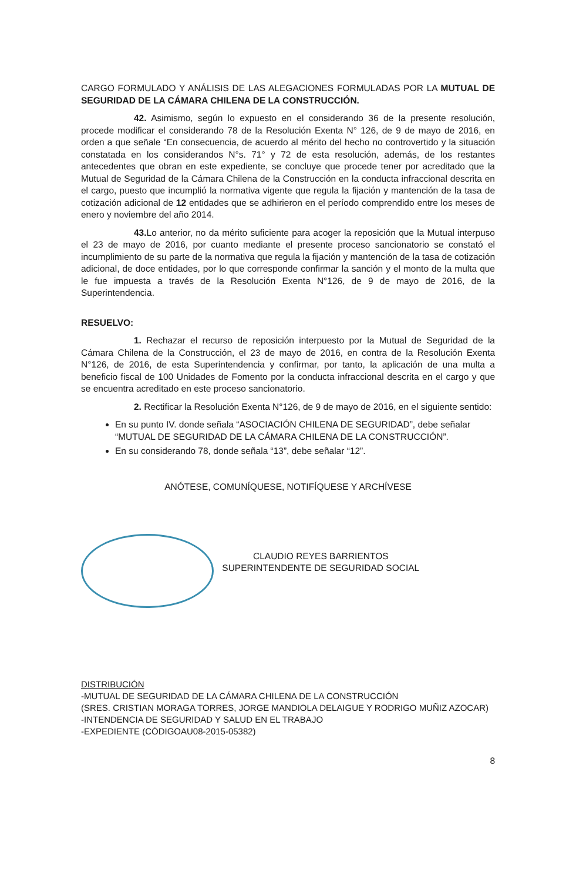CARGO FORMULADO Y ANÁLISIS DE LAS ALEGACIONES FORMULADAS POR LA MUTUAL DE SEGURIDAD DE LA CÁMARA CHILENA DE LA CONSTRUCCIÓN.
42. Asimismo, según lo expuesto en el considerando 36 de la presente resolución, procede modificar el considerando 78 de la Resolución Exenta N° 126, de 9 de mayo de 2016, en orden a que señale “En consecuencia, de acuerdo al mérito del hecho no controvertido y la situación constatada en los considerandos N°s. 71° y 72 de esta resolución, además, de los restantes antecedentes que obran en este expediente, se concluye que procede tener por acreditado que la Mutual de Seguridad de la Cámara Chilena de la Construcción en la conducta infraccional descrita en el cargo, puesto que incumplió la normativa vigente que regula la fijación y mantención de la tasa de cotización adicional de 12 entidades que se adhirieron en el período comprendido entre los meses de enero y noviembre del año 2014.
43. Lo anterior, no da mérito suficiente para acoger la reposición que la Mutual interpuso el 23 de mayo de 2016, por cuanto mediante el presente proceso sancionatorio se constató el incumplimiento de su parte de la normativa que regula la fijación y mantención de la tasa de cotización adicional, de doce entidades, por lo que corresponde confirmar la sanción y el monto de la multa que le fue impuesta a través de la Resolución Exenta N°126, de 9 de mayo de 2016, de la Superintendencia.
RESUELVO:
1. Rechazar el recurso de reposición interpuesto por la Mutual de Seguridad de la Cámara Chilena de la Construcción, el 23 de mayo de 2016, en contra de la Resolución Exenta N°126, de 2016, de esta Superintendencia y confirmar, por tanto, la aplicación de una multa a beneficio fiscal de 100 Unidades de Fomento por la conducta infraccional descrita en el cargo y que se encuentra acreditado en este proceso sancionatorio.
2. Rectificar la Resolución Exenta N°126, de 9 de mayo de 2016, en el siguiente sentido:
En su punto IV. donde señala “ASOCIACIÓN CHILENA DE SEGURIDAD”, debe señalar “MUTUAL DE SEGURIDAD DE LA CÁMARA CHILENA DE LA CONSTRUCCIÓN”.
En su considerando 78, donde señala “13”, debe señalar “12”.
ANÓTESE, COMUNÍQUESE, NOTIFÍQUESE Y ARCHÍVESE
CLAUDIO REYES BARRIENTOS
SUPERINTENDENTE DE SEGURIDAD SOCIAL
DISTRIBUCIÓN
-MUTUAL DE SEGURIDAD DE LA CÁMARA CHILENA DE LA CONSTRUCCIÓN
(SRES. CRISTIAN MORAGA TORRES, JORGE MANDIOLA DELAIGUE Y RODRIGO MUÑIZ AZOCAR)
-INTENDENCIA DE SEGURIDAD Y SALUD EN EL TRABAJO
-EXPEDIENTE (CÓDIGOAU08-2015-05382)
8